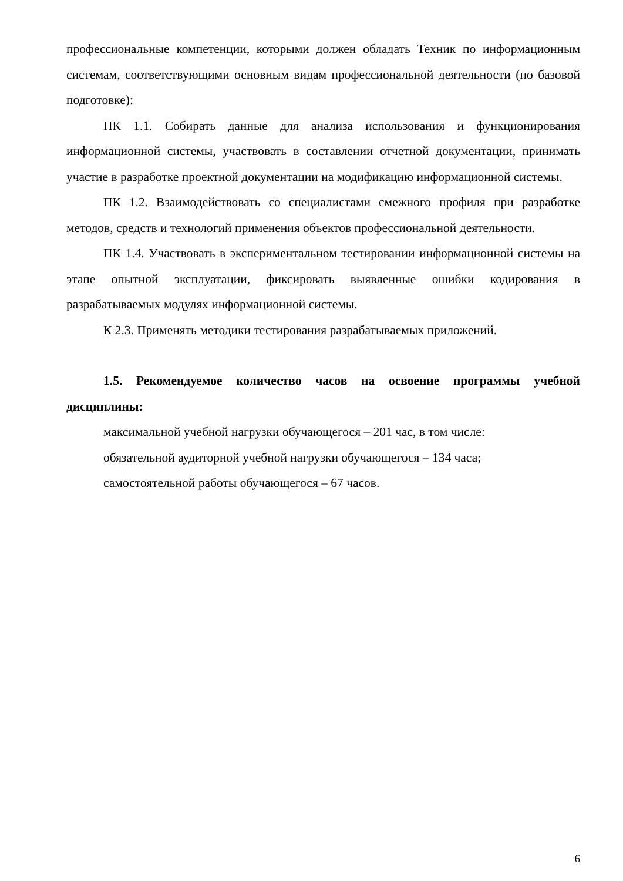профессиональные компетенции, которыми должен обладать Техник по информационным системам, соответствующими основным видам профессиональной деятельности (по базовой подготовке):
ПК 1.1. Собирать данные для анализа использования и функционирования информационной системы, участвовать в составлении отчетной документации, принимать участие в разработке проектной документации на модификацию информационной системы.
ПК 1.2. Взаимодействовать со специалистами смежного профиля при разработке методов, средств и технологий применения объектов профессиональной деятельности.
ПК 1.4. Участвовать в экспериментальном тестировании информационной системы на этапе опытной эксплуатации, фиксировать выявленные ошибки кодирования в разрабатываемых модулях информационной системы.
К 2.3. Применять методики тестирования разрабатываемых приложений.
1.5. Рекомендуемое количество часов на освоение программы учебной дисциплины:
максимальной учебной нагрузки обучающегося – 201 час, в том числе:
обязательной аудиторной учебной нагрузки обучающегося – 134 часа;
самостоятельной работы обучающегося – 67 часов.
6